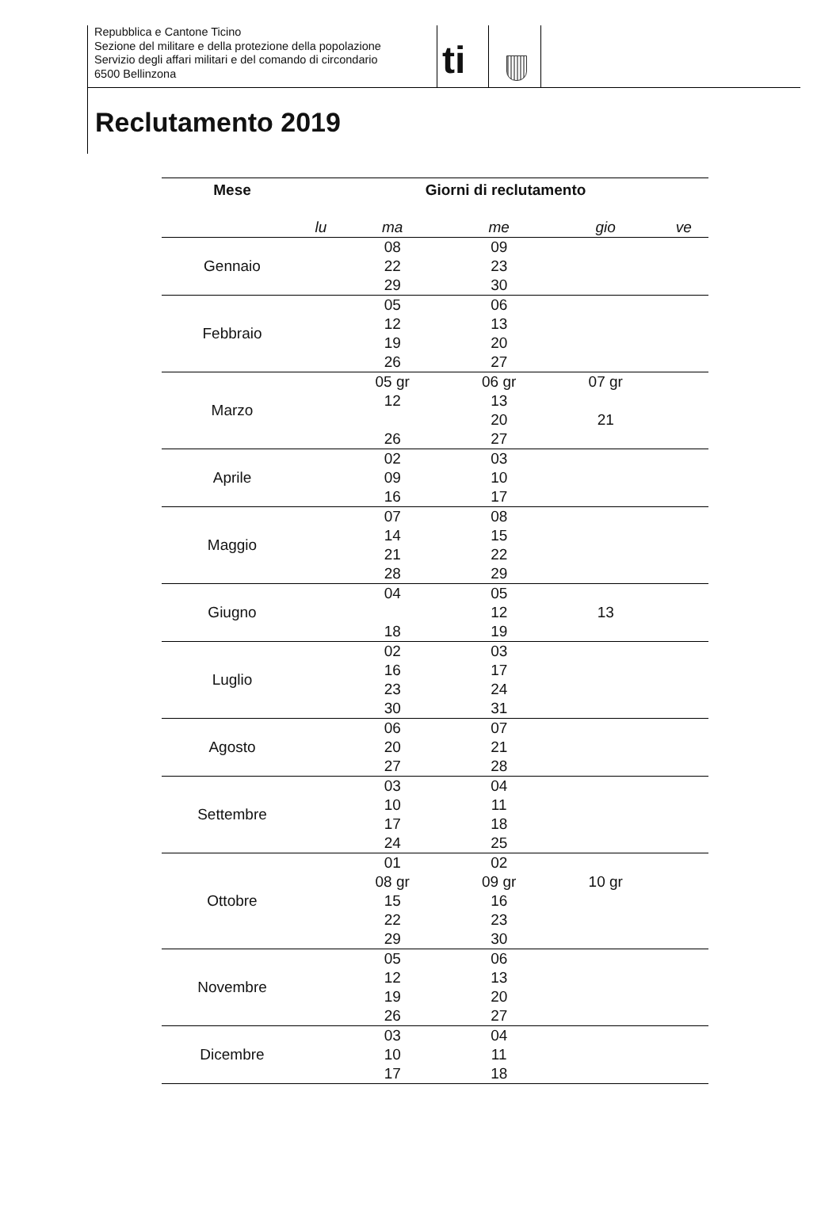Repubblica e Cantone Ticino
Sezione del militare e della protezione della popolazione
Servizio degli affari militari e del comando di circondario
6500 Bellinzona
ti
Reclutamento 2019
| Mese | Giorni di reclutamento | | | | |
| --- | --- | --- | --- | --- | --- |
| | lu | ma | me | gio | ve |
| Gennaio | | 08 22 29 | 09 23 30 | | |
| Febbraio | | 05 12 19 26 | 06 13 20 27 | | |
| Marzo | | 05 gr 12 26 | 06 gr 13 20 27 | 07 gr 21 | |
| Aprile | | 02 09 16 | 03 10 17 | | |
| Maggio | | 07 14 21 28 | 08 15 22 29 | | |
| Giugno | | 04 18 | 05 12 19 | 13 | |
| Luglio | | 02 16 23 30 | 03 17 24 31 | | |
| Agosto | | 06 20 27 | 07 21 28 | | |
| Settembre | | 03 10 17 24 | 04 11 18 25 | | |
| Ottobre | | 01 08 gr 15 22 29 | 02 09 gr 16 23 30 | 10 gr | |
| Novembre | | 05 12 19 26 | 06 13 20 27 | | |
| Dicembre | | 03 10 17 | 04 11 18 | | |